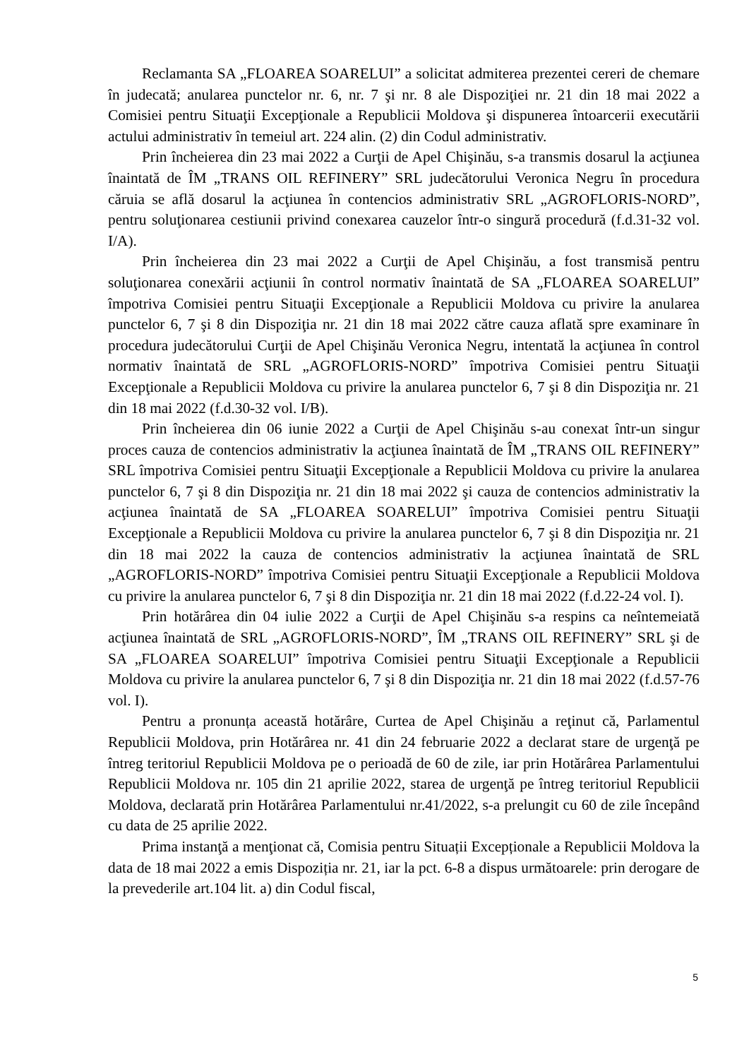Reclamanta SA „FLOAREA SOARELUI” a solicitat admiterea prezentei cereri de chemare în judecată; anularea punctelor nr. 6, nr. 7 şi nr. 8 ale Dispoziţiei nr. 21 din 18 mai 2022 a Comisiei pentru Situaţii Excepţionale a Republicii Moldova şi dispunerea întoarcerii executării actului administrativ în temeiul art. 224 alin. (2) din Codul administrativ.
Prin încheierea din 23 mai 2022 a Curţii de Apel Chişinău, s-a transmis dosarul la acţiunea înaintată de ÎM „TRANS OIL REFINERY” SRL judecătorului Veronica Negru în procedura căruia se află dosarul la acţiunea în contencios administrativ SRL „AGROFLORIS-NORD”, pentru soluţionarea cestiunii privind conexarea cauzelor într-o singură procedură (f.d.31-32 vol. I/A).
Prin încheierea din 23 mai 2022 a Curţii de Apel Chişinău, a fost transmisă pentru soluţionarea conexării acţiunii în control normativ înaintată de SA „FLOAREA SOARELUI” împotriva Comisiei pentru Situaţii Excepţionale a Republicii Moldova cu privire la anularea punctelor 6, 7 şi 8 din Dispoziţia nr. 21 din 18 mai 2022 către cauza aflată spre examinare în procedura judecătorului Curţii de Apel Chişinău Veronica Negru, intentată la acţiunea în control normativ înaintată de SRL „AGROFLORIS-NORD” împotriva Comisiei pentru Situaţii Excepţionale a Republicii Moldova cu privire la anularea punctelor 6, 7 şi 8 din Dispoziţia nr. 21 din 18 mai 2022 (f.d.30-32 vol. I/B).
Prin încheierea din 06 iunie 2022 a Curţii de Apel Chişinău s-au conexat într-un singur proces cauza de contencios administrativ la acţiunea înaintată de ÎM „TRANS OIL REFINERY” SRL împotriva Comisiei pentru Situaţii Excepţionale a Republicii Moldova cu privire la anularea punctelor 6, 7 şi 8 din Dispoziţia nr. 21 din 18 mai 2022 şi cauza de contencios administrativ la acţiunea înaintată de SA „FLOAREA SOARELUI” împotriva Comisiei pentru Situaţii Excepţionale a Republicii Moldova cu privire la anularea punctelor 6, 7 şi 8 din Dispoziţia nr. 21 din 18 mai 2022 la cauza de contencios administrativ la acţiunea înaintată de SRL „AGROFLORIS-NORD” împotriva Comisiei pentru Situaţii Excepţionale a Republicii Moldova cu privire la anularea punctelor 6, 7 şi 8 din Dispoziţia nr. 21 din 18 mai 2022 (f.d.22-24 vol. I).
Prin hotărârea din 04 iulie 2022 a Curţii de Apel Chişinău s-a respins ca neîntemeiată acţiunea înaintată de SRL „AGROFLORIS-NORD”, ÎM „TRANS OIL REFINERY” SRL şi de SA „FLOAREA SOARELUI” împotriva Comisiei pentru Situaţii Excepţionale a Republicii Moldova cu privire la anularea punctelor 6, 7 şi 8 din Dispoziţia nr. 21 din 18 mai 2022 (f.d.57-76 vol. I).
Pentru a pronunța această hotărâre, Curtea de Apel Chişinău a reţinut că, Parlamentul Republicii Moldova, prin Hotărârea nr. 41 din 24 februarie 2022 a declarat stare de urgenţă pe întreg teritoriul Republicii Moldova pe o perioadă de 60 de zile, iar prin Hotărârea Parlamentului Republicii Moldova nr. 105 din 21 aprilie 2022, starea de urgenţă pe întreg teritoriul Republicii Moldova, declarată prin Hotărârea Parlamentului nr.41/2022, s-a prelungit cu 60 de zile începând cu data de 25 aprilie 2022.
Prima instanţă a menţionat că, Comisia pentru Situații Excepționale a Republicii Moldova la data de 18 mai 2022 a emis Dispoziția nr. 21, iar la pct. 6-8 a dispus următoarele: prin derogare de la prevederile art.104 lit. a) din Codul fiscal,
5